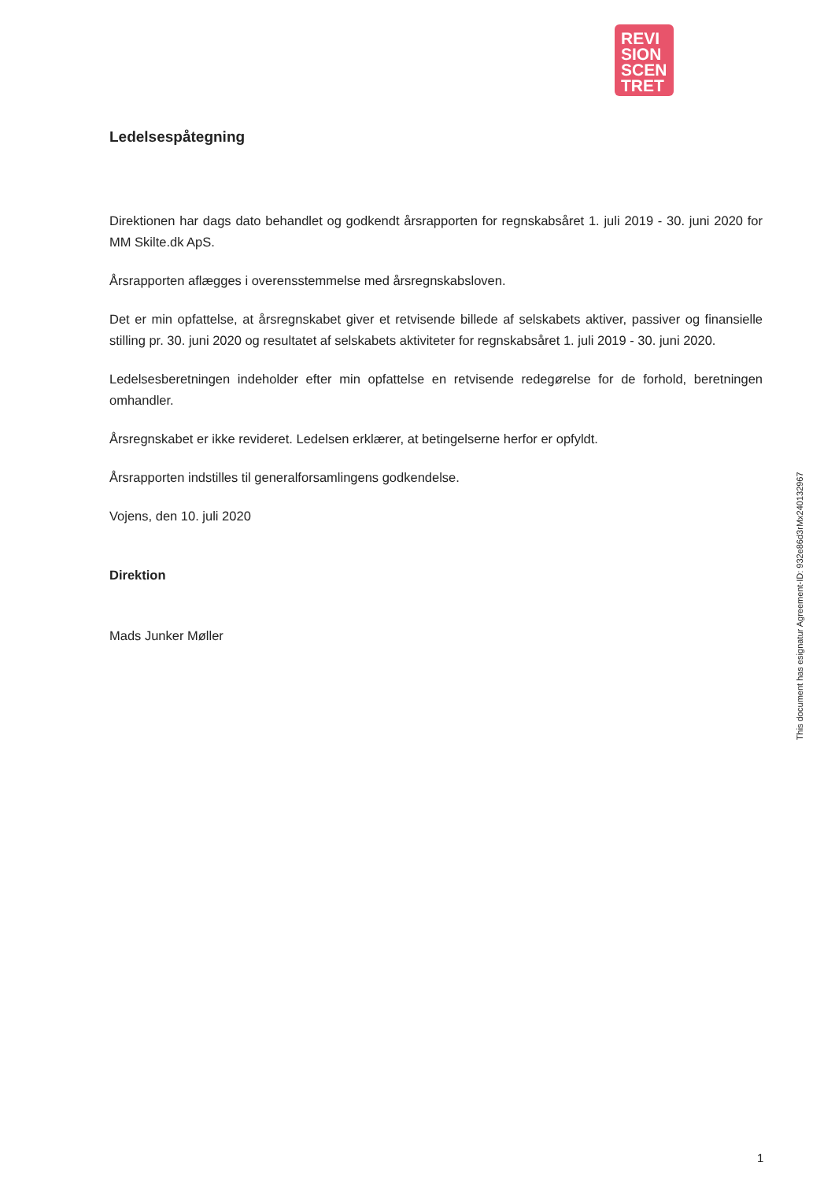REVI
SION
SCEN
TRET
Ledelsespåtegning
Direktionen har dags dato behandlet og godkendt årsrapporten for regnskabsåret 1. juli 2019 - 30. juni 2020 for MM Skilte.dk ApS.
Årsrapporten aflægges i overensstemmelse med årsregnskabsloven.
Det er min opfattelse, at årsregnskabet giver et retvisende billede af selskabets aktiver, passiver og finansielle stilling pr. 30. juni 2020 og resultatet af selskabets aktiviteter for regnskabsåret 1. juli 2019 - 30. juni 2020.
Ledelsesberetningen indeholder efter min opfattelse en retvisende redegørelse for de forhold, beretningen omhandler.
Årsregnskabet er ikke revideret. Ledelsen erklærer, at betingelserne herfor er opfyldt.
Årsrapporten indstilles til generalforsamlingens godkendelse.
Vojens, den 10. juli 2020
Direktion
Mads Junker Møller
This document has esignatur Agreement-ID: 932e86d3rMx240132967
1